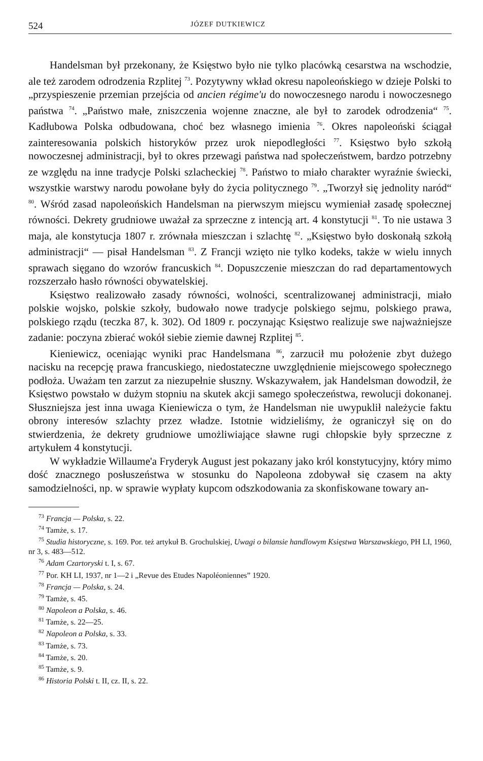524 JÓZEF DUTKIEWICZ
Handelsman był przekonany, że Księstwo było nie tylko placówką cesarstwa na wschodzie, ale też zarodem odrodzenia Rzplitej <sup>73</sup>. Pozytywny wkład okresu napoleońskiego w dzieje Polski to „przyspieszenie przemian przejścia od ancien régime'u do nowoczesnego narodu i nowoczesnego państwa <sup>74</sup>. „Państwo małe, zniszczenia wojenne znaczne, ale był to zarodek odrodzenia“ <sup>75</sup>. Kadłubowa Polska odbudowana, choć bez własnego imienia <sup>76</sup>. Okres napoleoński ściągał zainteresowania polskich historyków przez urok niepodległości <sup>77</sup>. Księstwo było szkołą nowoczesnej administracji, był to okres przewagi państwa nad społeczeństwem, bardzo potrzebny ze względu na inne tradycje Polski szlacheckiej <sup>78</sup>. Państwo to miało charakter wyraźnie świecki, wszystkie warstwy narodu powołane były do życia politycznego <sup>79</sup>. „Tworzył się jednolity naród“ <sup>80</sup>. Wśród zasad napoleońskich Handelsman na pierwszym miejscu wymieniał zasadę społecznej równości. Dekrety grudniowe uważał za sprzeczne z intencją art. 4 konstytucji <sup>81</sup>. To nie ustawa 3 maja, ale konstytucja 1807 r. zrównała mieszczan i szlachtę <sup>82</sup>. „Księstwo było doskonałą szkołą administracji“ — pisał Handelsman <sup>83</sup>. Z Francji wzięto nie tylko kodeks, także w wielu innych sprawach sięgano do wzorów francuskich <sup>84</sup>. Dopuszczenie mieszczan do rad departamentowych rozszerzało hasło równości obywatelskiej.
Księstwo realizowało zasady równości, wolności, scentralizowanej administracji, miało polskie wojsko, polskie szkoły, budowało nowe tradycje polskiego sejmu, polskiego prawa, polskiego rządu (teczka 87, k. 302). Od 1809 r. poczynając Księstwo realizuje swe najważniejsze zadanie: poczyna zbierać wokół siebie ziemie dawnej Rzplitej <sup>85</sup>.
Kieniewicz, oceniając wyniki prac Handelsmana <sup>86</sup>, zarzucił mu położenie zbyt dużego nacisku na recepcję prawa francuskiego, niedostateczne uwzględnienie miejscowego społecznego podłoża. Uważam ten zarzut za niezupełnie słuszny. Wskazywałem, jak Handelsman dowodził, że Księstwo powstało w dużym stopniu na skutek akcji samego społeczeństwa, rewolucji dokonanej. Słuszniejsza jest inna uwaga Kieniewicza o tym, że Handelsman nie uwypuklił należycie faktu obrony interesów szlachty przez władze. Istotnie widzieliśmy, że ograniczył się on do stwierdzenia, że dekrety grudniowe umożliwiające sławne rugi chłopskie były sprzeczne z artykułem 4 konstytucji.
W wykładzie Willaume'a Fryderyk August jest pokazany jako król konstytucyjny, który mimo dość znacznego posłuszeństwa w stosunku do Napoleona zdobywał się czasem na akty samodzielności, np. w sprawie wypłaty kupcom odszkodowania za skonfiskowane towary an-
<sup>73</sup> Francja — Polska, s. 22.
<sup>74</sup> Tamże, s. 17.
<sup>75</sup> Studia historyczne, s. 169. Por. też artykuł B. Grochulskiej, Uwagi o bilansie handlowym Księstwa Warszawskiego, PH LI, 1960, nr 3, s. 483—512.
<sup>76</sup> Adam Czartoryski t. I, s. 67.
<sup>77</sup> Por. KH LI, 1937, nr 1—2 i „Revue des Etudes Napoléoniennes” 1920.
<sup>78</sup> Francja — Polska, s. 24.
<sup>79</sup> Tamże, s. 45.
<sup>80</sup> Napoleon a Polska, s. 46.
<sup>81</sup> Tamże, s. 22—25.
<sup>82</sup> Napoleon a Polska, s. 33.
<sup>83</sup> Tamże, s. 73.
<sup>84</sup> Tamże, s. 20.
<sup>85</sup> Tamże, s. 9.
<sup>86</sup> Historia Polski t. II, cz. II, s. 22.